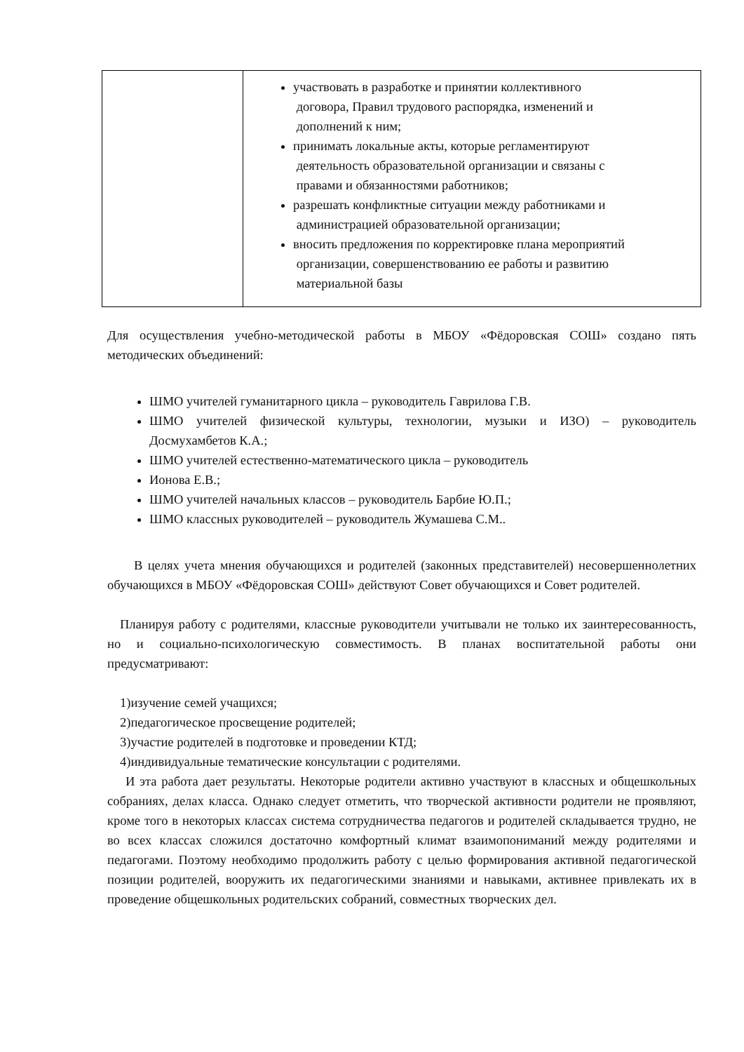| | участвовать в разработке и принятии коллективного договора, Правил трудового распорядка, изменений и дополнений к ним; принимать локальные акты, которые регламентируют деятельность образовательной организации и связаны с правами и обязанностями работников; разрешать конфликтные ситуации между работниками и администрацией образовательной организации; вносить предложения по корректировке плана мероприятий организации, совершенствованию ее работы и развитию материальной базы |
Для осуществления учебно-методической работы в МБОУ «Фёдоровская СОШ» создано пять методических объединений:
ШМО учителей гуманитарного цикла – руководитель Гаврилова Г.В.
ШМО учителей физической культуры, технологии, музыки и ИЗО) – руководитель Досмухамбетов К.А.;
ШМО учителей естественно-математического цикла – руководитель
Ионова Е.В.;
ШМО учителей начальных классов – руководитель Барбие Ю.П.;
ШМО классных руководителей – руководитель Жумашева С.М..
В целях учета мнения обучающихся и родителей (законных представителей) несовершеннолетних обучающихся в МБОУ «Фёдоровская СОШ» действуют Совет обучающихся и Совет родителей.
Планируя работу с родителями, классные руководители учитывали не только их заинтересованность, но и социально-психологическую совместимость. В планах воспитательной работы они предусматривают:
1)изучение семей учащихся;
2)педагогическое просвещение родителей;
3)участие родителей в подготовке и проведении КТД;
4)индивидуальные тематические консультации с родителями.
И эта работа дает результаты. Некоторые родители активно участвуют в классных и общешкольных собраниях, делах класса. Однако следует отметить, что творческой активности родители не проявляют, кроме того в некоторых классах система сотрудничества педагогов и родителей складывается трудно, не во всех классах сложился достаточно комфортный климат взаимопониманий между родителями и педагогами. Поэтому необходимо продолжить работу с целью формирования активной педагогической позиции родителей, вооружить их педагогическими знаниями и навыками, активнее привлекать их в проведение общешкольных родительских собраний, совместных творческих дел.